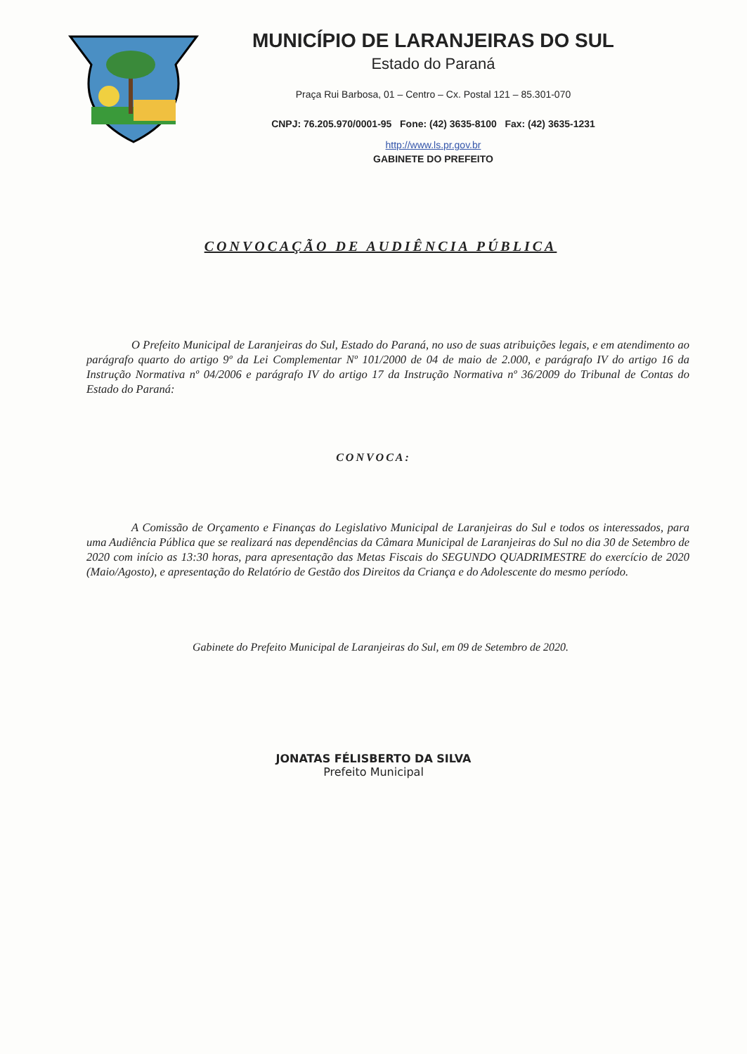MUNICÍPIO DE LARANJEIRAS DO SUL
Estado do Paraná
Praça Rui Barbosa, 01 – Centro – Cx. Postal 121 – 85.301-070
CNPJ: 76.205.970/0001-95 Fone: (42) 3635-8100 Fax: (42) 3635-1231
http://www.ls.pr.gov.br
GABINETE DO PREFEITO
CONVOCAÇÃO DE AUDIÊNCIA PÚBLICA
O Prefeito Municipal de Laranjeiras do Sul, Estado do Paraná, no uso de suas atribuições legais, e em atendimento ao parágrafo quarto do artigo 9º da Lei Complementar Nº 101/2000 de 04 de maio de 2.000, e parágrafo IV do artigo 16 da Instrução Normativa nº 04/2006 e parágrafo IV do artigo 17 da Instrução Normativa nº 36/2009 do Tribunal de Contas do Estado do Paraná:
CONVOCA:
A Comissão de Orçamento e Finanças do Legislativo Municipal de Laranjeiras do Sul e todos os interessados, para uma Audiência Pública que se realizará nas dependências da Câmara Municipal de Laranjeiras do Sul no dia 30 de Setembro de 2020 com início as 13:30 horas, para apresentação das Metas Fiscais do SEGUNDO QUADRIMESTRE do exercício de 2020 (Maio/Agosto), e apresentação do Relatório de Gestão dos Direitos da Criança e do Adolescente do mesmo período.
Gabinete do Prefeito Municipal de Laranjeiras do Sul, em 09 de Setembro de 2020.
JONATAS FÉLISBERTO DA SILVA
Prefeito Municipal